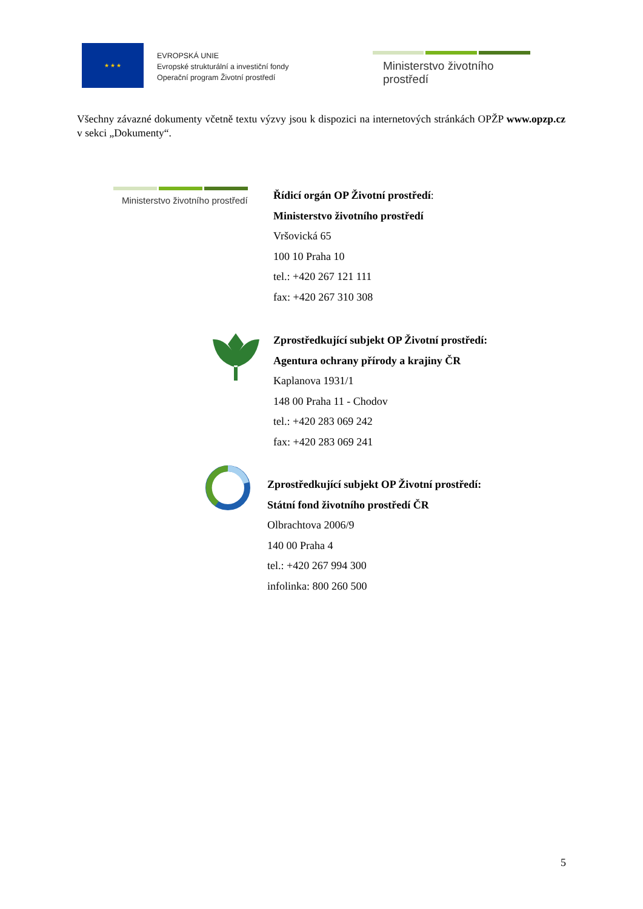★ ★ ★
EVROPSKÁ UNIE
Evropské strukturální a investiční fondy
Operační program Životní prostředí
Ministerstvo životního prostředí
Všechny závazné dokumenty včetně textu výzvy jsou k dispozici na internetových stránkách OPŽP www.opzp.cz v sekci „Dokumenty“.
Ministerstvo životního prostředí
Řídicí orgán OP Životní prostředí:
Ministerstvo životního prostředí
Vršovická 65
100 10 Praha 10
tel.: +420 267 121 111
fax: +420 267 310 308
Zprostředkující subjekt OP Životní prostředí:
Agentura ochrany přírody a krajiny ČR
Kaplanova 1931/1
148 00 Praha 11 - Chodov
tel.: +420 283 069 242
fax: +420 283 069 241
Zprostředkující subjekt OP Životní prostředí:
Státní fond životního prostředí ČR
Olbrachtova 2006/9
140 00 Praha 4
tel.: +420 267 994 300
infolinka: 800 260 500
5